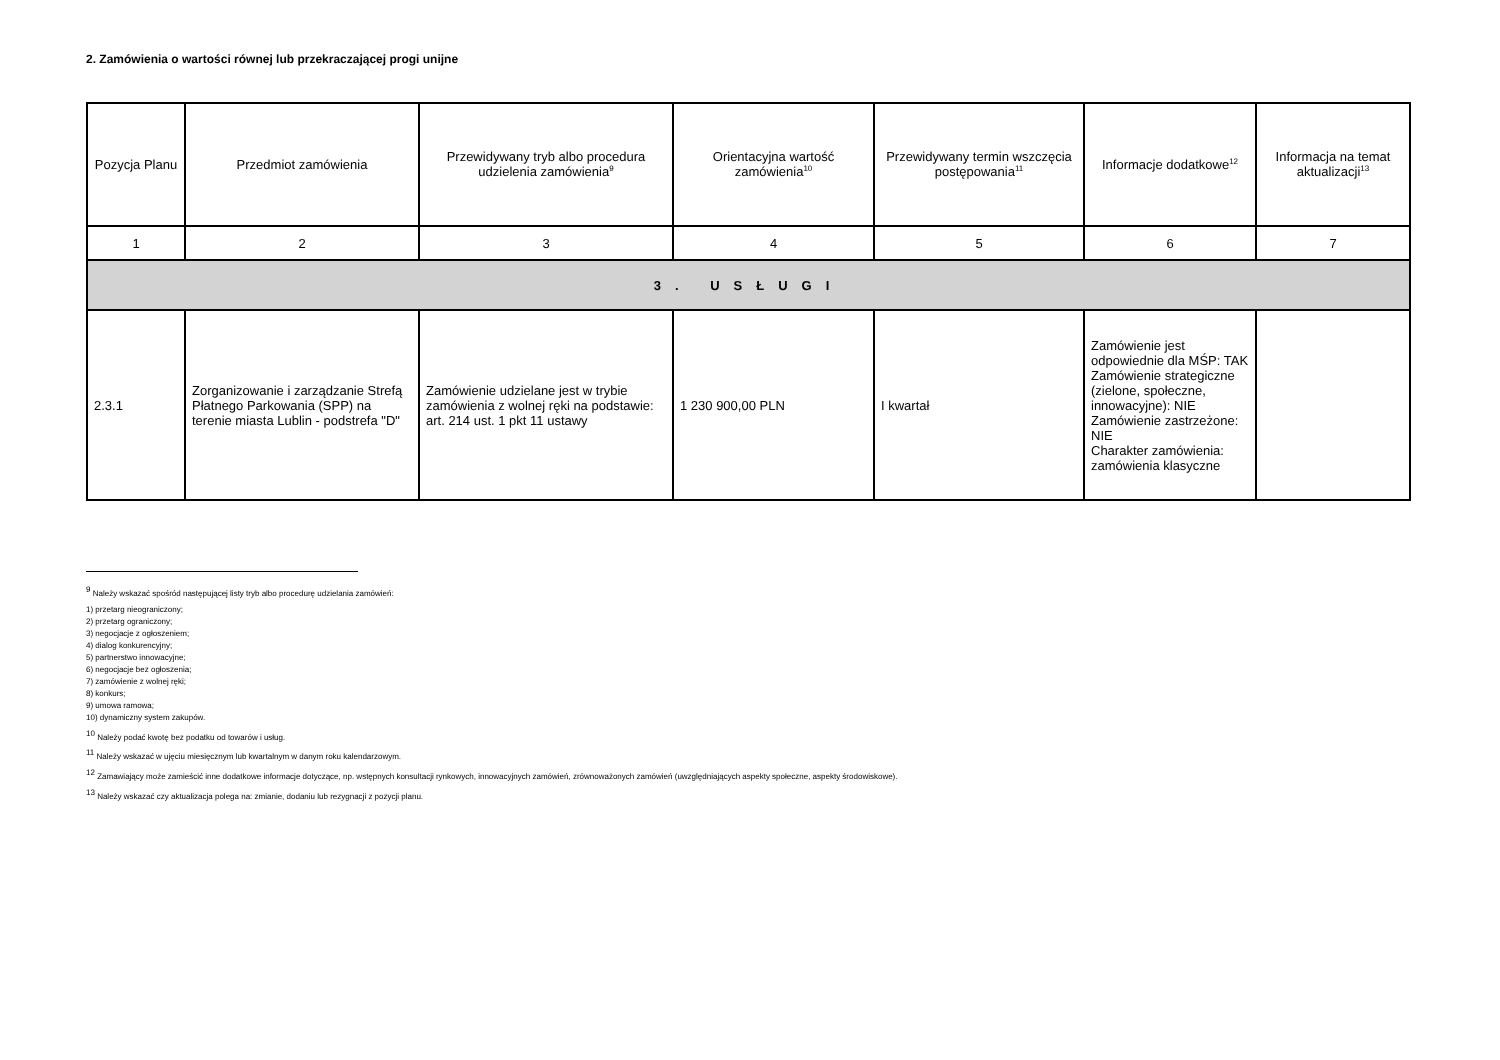2. Zamówienia o wartości równej lub przekraczającej progi unijne
| Pozycja Planu | Przedmiot zamówienia | Przewidywany tryb albo procedura udzielenia zamówienia<sup>9</sup> | Orientacyjna wartość zamówienia<sup>10</sup> | Przewidywany termin wszczęcia postępowania<sup>11</sup> | Informacje dodatkowe<sup>12</sup> | Informacja na temat aktualizacji<sup>13</sup> |
| --- | --- | --- | --- | --- | --- | --- |
| 1 | 2 | 3 | 4 | 5 | 6 | 7 |
| 3. USŁUGI | | | | | | |
| 2.3.1 | Zorganizowanie i zarządzanie Strefą Płatnego Parkowania (SPP) na terenie miasta Lublin - podstrefa "D" | Zamówienie udzielane jest w trybie zamówienia z wolnej ręki na podstawie: art. 214 ust. 1 pkt 11 ustawy | 1 230 900,00 PLN | I kwartał | Zamówienie jest odpowiednie dla MŚP: TAK Zamówienie strategiczne (zielone, społeczne, innowacyjne): NIE Zamówienie zastrzeżone: NIE Charakter zamówienia: zamówienia klasyczne | |
<sup>9</sup> Należy wskazać spośród następującej listy tryb albo procedurę udzielania zamówień:
1) przetarg nieograniczony;
2) przetarg ograniczony;
3) negocjacje z ogłoszeniem;
4) dialog konkurencyjny;
5) partnerstwo innowacyjne;
6) negocjacje bez ogłoszenia;
7) zamówienie z wolnej ręki;
8) konkurs;
9) umowa ramowa;
10) dynamiczny system zakupów.
<sup>10</sup> Należy podać kwotę bez podatku od towarów i usług.
<sup>11</sup> Należy wskazać w ujęciu miesięcznym lub kwartalnym w danym roku kalendarzowym.
<sup>12</sup> Zamawiający może zamieścić inne dodatkowe informacje dotyczące, np. wstępnych konsultacji rynkowych, innowacyjnych zamówień, zrównoważonych zamówień (uwzględniających aspekty społeczne, aspekty środowiskowe).
<sup>13</sup> Należy wskazać czy aktualizacja polega na: zmianie, dodaniu lub rezygnacji z pozycji planu.